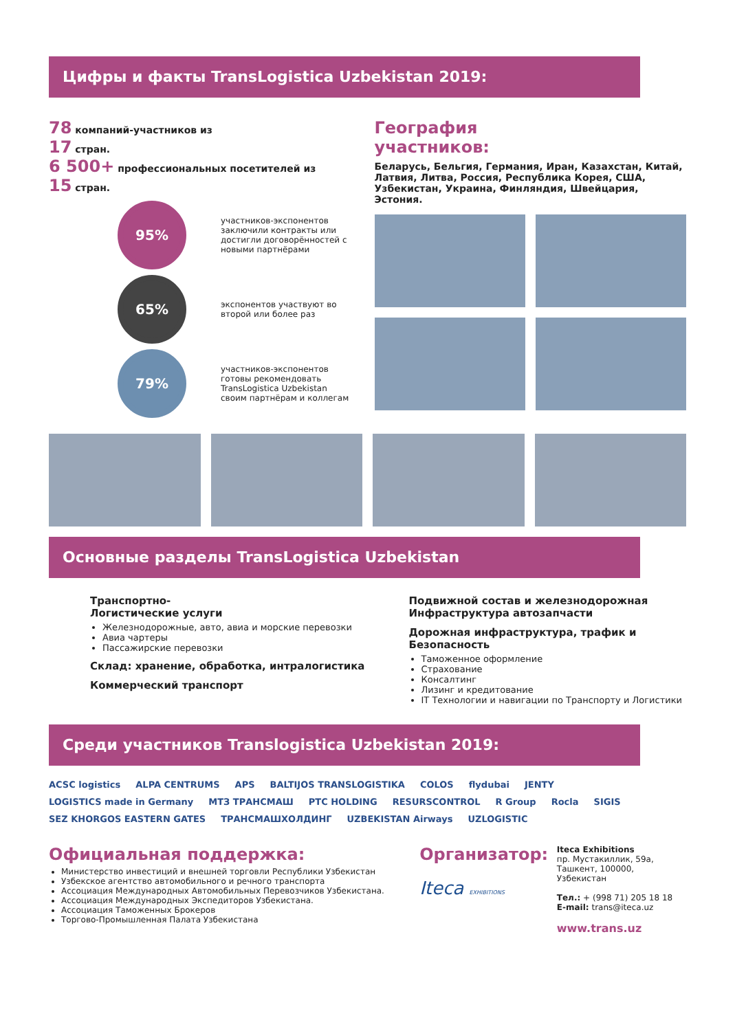Цифры и факты TransLogistica Uzbekistan 2019:
78 компаний-участников из
17 стран.
6 500+ профессиональных посетителей из
15 стран.
95%
участников-экспонентов заключили контракты или достигли договорённостей с новыми партнёрами
65%
экспонентов участвуют во второй или более раз
79%
участников-экспонентов готовы рекомендовать TransLogistica Uzbekistan своим партнёрам и коллегам
География
участников:
Беларусь, Бельгия, Германия, Иран, Казахстан, Китай, Латвия, Литва, Россия, Республика Корея, США, Узбекистан, Украина, Финляндия, Швейцария, Эстония.
Основные разделы TransLogistica Uzbekistan
Транспортно-
Логистические услуги
Железнодорожные, авто, авиа и морские перевозки
Авиа чартеры
Пассажирские перевозки
Склад: хранение, обработка, интралогистика
Коммерческий транспорт
Подвижной состав и железнодорожная Инфраструктура автозапчасти
Дорожная инфраструктура, трафик и Безопасность
Таможенное оформление
Страхование
Консалтинг
Лизинг и кредитование
IT Технологии и навигации по Транспорту и Логистики
Среди участников Translogistica Uzbekistan 2019:
ACSC logistics ALPA CENTRUMS APS BALTIJOS TRANSLOGISTIKA COLOS flydubai JENTY LOGISTICS made in Germany МТЗ ТРАНСМАШ PTC HOLDING RESURSCONTROL R Group Rocla SIGIS SEZ KHORGOS EASTERN GATES ТРАНСМАШХОЛДИНГ UZBEKISTAN Airways UZLOGISTIC
Официальная поддержка:
Министерство инвестиций и внешней торговли Республики Узбекистан
Узбекское агентство автомобильного и речного транспорта
Ассоциация Международных Автомобильных Перевозчиков Узбекистана.
Ассоциация Международных Экспедиторов Узбекистана.
Ассоциация Таможенных Брокеров
Торгово-Промышленная Палата Узбекистана
Организатор:
Iteca EXHIBITIONS
Iteca Exhibitions
пр. Мустакиллик, 59а,
Ташкент, 100000, Узбекистан
Тел.: + (998 71) 205 18 18
E-mail: trans@iteca.uz
www.trans.uz